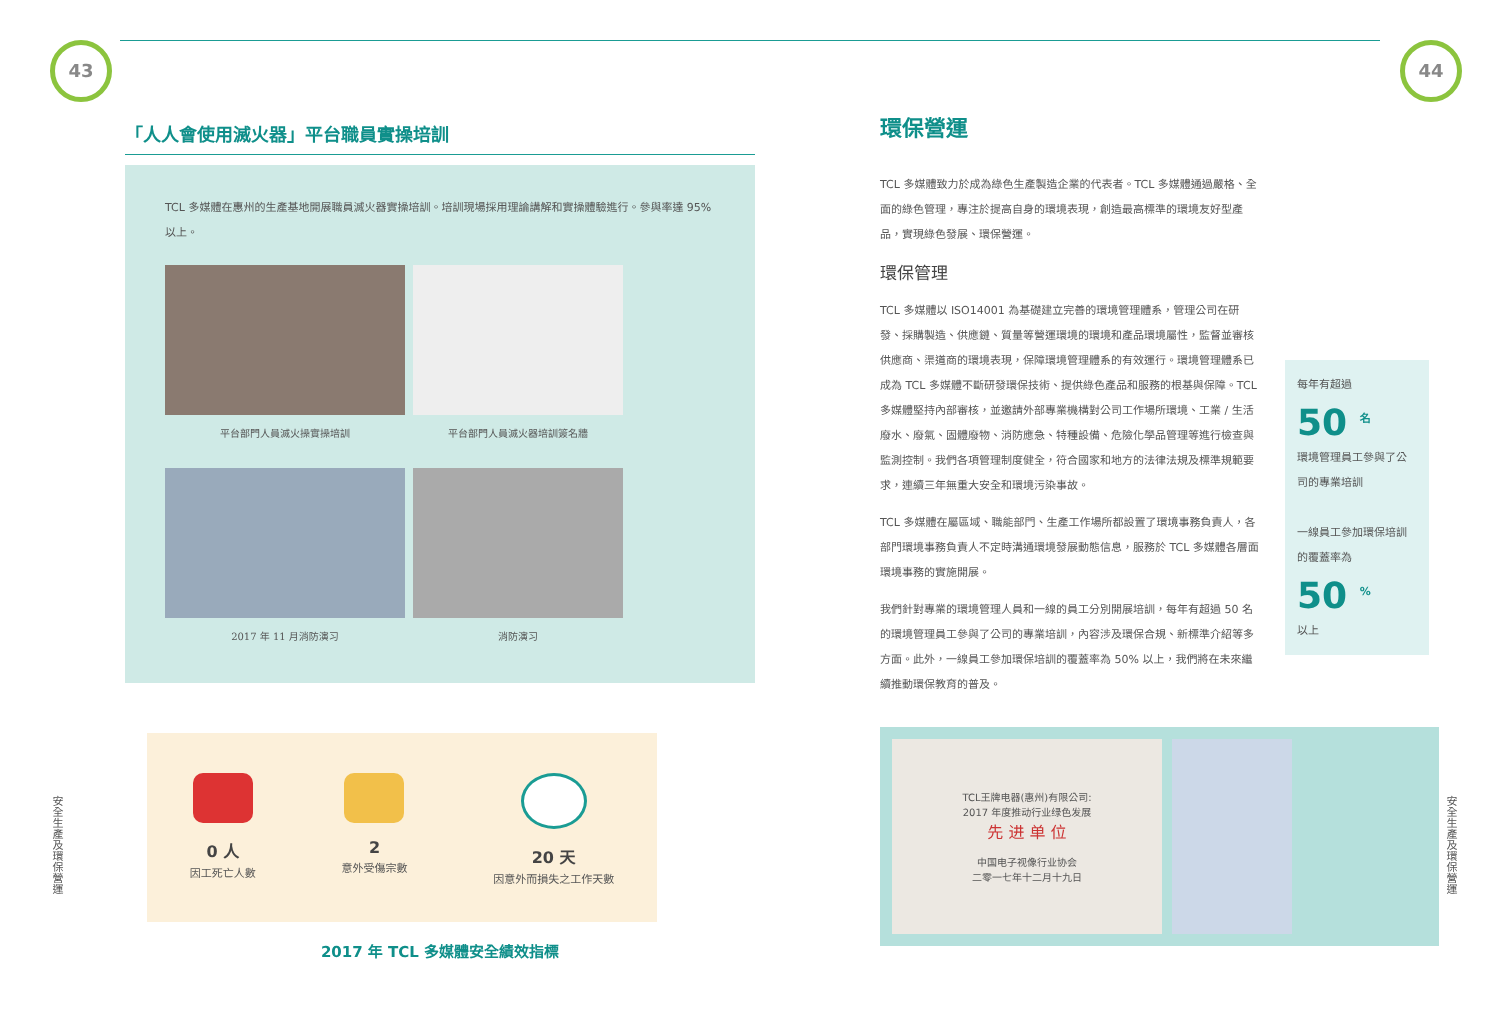43 44
安全生產及環保營運
安全生產及環保營運
「人人會使用滅火器」平台職員實操培訓
TCL 多媒體在惠州的生產基地開展職員滅火器實操培訓。培訓現場採用理論講解和實操體驗進行。參與率達 95% 以上。
平台部門人員滅火操實操培訓
平台部門人員滅火器培訓簽名牆
2017 年 11 月消防演习
消防演习
0 人
因工死亡人數
2
意外受傷宗數
20 天
因意外而損失之工作天數
2017 年 TCL 多媒體安全績效指標
環保營運
TCL 多媒體致力於成為綠色生產製造企業的代表者。TCL 多媒體通過嚴格、全面的綠色管理，專注於提高自身的環境表現，創造最高標準的環境友好型產品，實現綠色發展、環保營運。
環保管理
TCL 多媒體以 ISO14001 為基礎建立完善的環境管理體系，管理公司在研發、採購製造、供應鏈、質量等營運環境的環境和產品環境屬性，監督並審核供應商、渠道商的環境表現，保障環境管理體系的有效運行。環境管理體系已成為 TCL 多媒體不斷研發環保技術、提供綠色產品和服務的根基與保障。TCL 多媒體堅持內部審核，並邀請外部專業機構對公司工作場所環境、工業 / 生活廢水、廢氣、固體廢物、消防應急、特種設備、危險化學品管理等進行檢查與監測控制。我們各項管理制度健全，符合國家和地方的法律法規及標準規範要求，連續三年無重大安全和環境污染事故。
TCL 多媒體在屬區域、職能部門、生產工作場所都設置了環境事務負責人，各部門環境事務負責人不定時溝通環境發展動態信息，服務於 TCL 多媒體各層面環境事務的實施開展。
我們針對專業的環境管理人員和一線的員工分別開展培訓，每年有超過 50 名的環境管理員工參與了公司的專業培訓，內容涉及環保合規、新標準介紹等多方面。此外，一線員工參加環保培訓的覆蓋率為 50% 以上，我們將在未來繼續推動環保教育的普及。
每年有超過
50 <sup>名</sup>
環境管理員工參與了公司的專業培訓
一線員工參加環保培訓的覆蓋率為
50 <sup>%</sup>
以上
TCL王牌电器(惠州)有限公司:
2017 年度推动行业绿色发展
先 进 单 位
中国电子视像行业协会
二零一七年十二月十九日